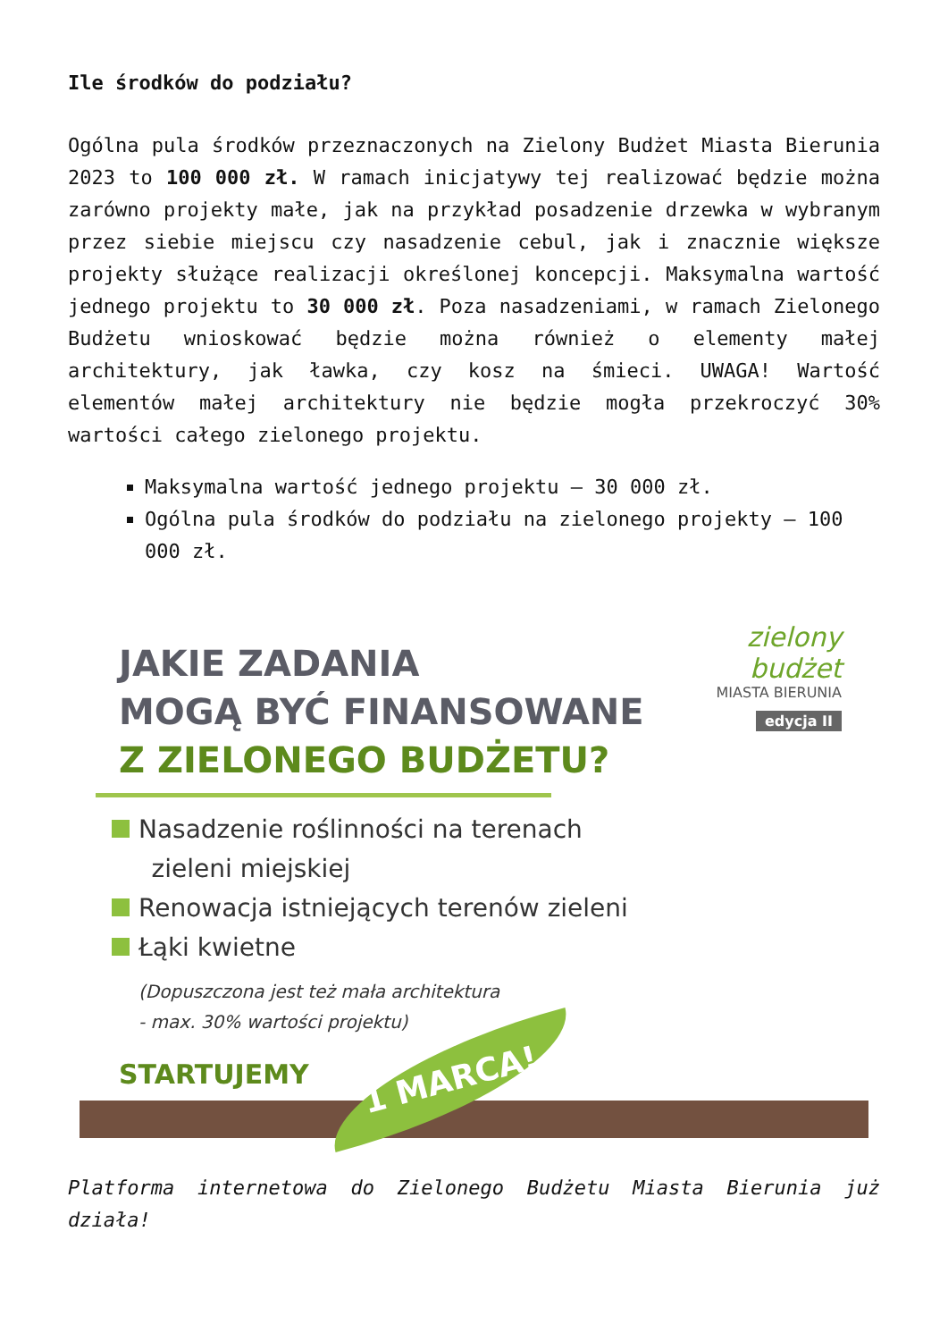Ile środków do podziału?
Ogólna pula środków przeznaczonych na Zielony Budżet Miasta Bierunia 2023 to 100 000 zł. W ramach inicjatywy tej realizować będzie można zarówno projekty małe, jak na przykład posadzenie drzewka w wybranym przez siebie miejscu czy nasadzenie cebul, jak i znacznie większe projekty służące realizacji określonej koncepcji. Maksymalna wartość jednego projektu to 30 000 zł. Poza nasadzeniami, w ramach Zielonego Budżetu wnioskować będzie można również o elementy małej architektury, jak ławka, czy kosz na śmieci. UWAGA! Wartość elementów małej architektury nie będzie mogła przekroczyć 30% wartości całego zielonego projektu.
Maksymalna wartość jednego projektu – 30 000 zł.
Ogólna pula środków do podziału na zielonego projekty – 100 000 zł.
zielony
budżet
MIASTA BIERUNIA
edycja II
JAKIE ZADANIA
MOGĄ BYĆ FINANSOWANE
Z ZIELONEGO BUDŻETU?
Nasadzenie roślinności na terenach
zieleni miejskiej
Renowacja istniejących terenów zieleni
Łąki kwietne
(Dopuszczona jest też mała architektura
- max. 30% wartości projektu)
STARTUJEMY
1 MARCA!
Platforma internetowa do Zielonego Budżetu Miasta Bierunia już działa!